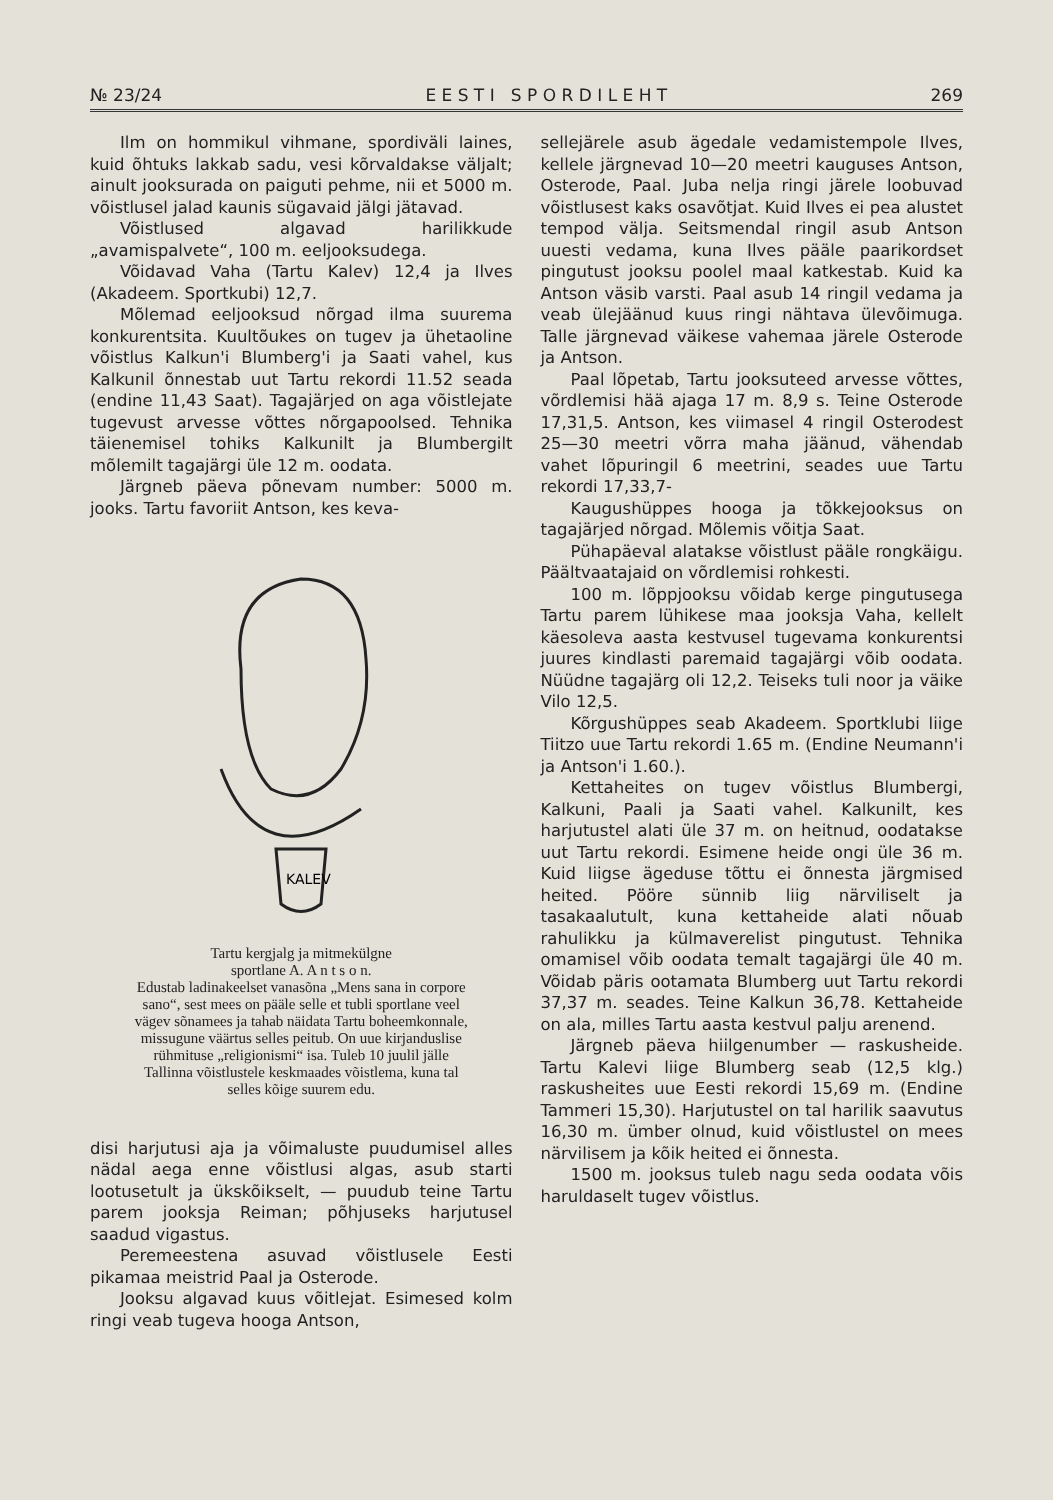№ 23/24 E E S T I S P O R D I L E H T 269
Ilm on hommikul vihmane, spordiväli laines, kuid õhtuks lakkab sadu, vesi kõrvaldakse väljalt; ainult jooksurada on paiguti pehme, nii et 5000 m. võistlusel jalad kaunis sügavaid jälgi jätavad.
Võistlused algavad harilikkude „avamispalvete“, 100 m. eeljooksudega.
Võidavad Vaha (Tartu Kalev) 12,4 ja Ilves (Akadeem. Sportkubi) 12,7.
Mõlemad eeljooksud nõrgad ilma suurema konkurentsita. Kuultõukes on tugev ja ühetaoline võistlus Kalkun'i Blumberg'i ja Saati vahel, kus Kalkunil õnnestab uut Tartu rekordi 11.52 seada (endine 11,43 Saat). Tagajärjed on aga võistlejate tugevust arvesse võttes nõrgapoolsed. Tehnika täienemisel tohiks Kalkunilt ja Blumbergilt mõlemilt tagajärgi üle 12 m. oodata.
Järgneb päeva põnevam number: 5000 m. jooks. Tartu favoriit Antson, kes keva-
KALEV
Tartu kergjalg ja mitmekülgne
sportlane A. A n t s o n.
Edustab ladinakeelset vanasõna „Mens sana in corpore sano“, sest mees on pääle selle et tubli sportlane veel vägev sõnamees ja tahab näidata Tartu boheemkonnale, missugune väärtus selles peitub. On uue kirjanduslise rühmituse „religionismi“ isa. Tuleb 10 juulil jälle Tallinna võistlustele keskmaades võistlema, kuna tal selles kõige suurem edu.
disi harjutusi aja ja võimaluste puudumisel alles nädal aega enne võistlusi algas, asub starti lootusetult ja ükskõikselt, — puudub teine Tartu parem jooksja Reiman; põhjuseks harjutusel saadud vigastus.
Peremeestena asuvad võistlusele Eesti pikamaa meistrid Paal ja Osterode.
Jooksu algavad kuus võitlejat. Esimesed kolm ringi veab tugeva hooga Antson,
sellejärele asub ägedale vedamistempole Ilves, kellele järgnevad 10—20 meetri kauguses Antson, Osterode, Paal. Juba nelja ringi järele loobuvad võistlusest kaks osavõtjat. Kuid Ilves ei pea alustet tempod välja. Seitsmendal ringil asub Antson uuesti vedama, kuna Ilves pääle paarikordset pingutust jooksu poolel maal katkestab. Kuid ka Antson väsib varsti. Paal asub 14 ringil vedama ja veab ülejäänud kuus ringi nähtava ülevõimuga. Talle järgnevad väikese vahemaa järele Osterode ja Antson.
Paal lõpetab, Tartu jooksuteed arvesse võttes, võrdlemisi hää ajaga 17 m. 8,9 s. Teine Osterode 17,31,5. Antson, kes viimasel 4 ringil Osterodest 25—30 meetri võrra maha jäänud, vähendab vahet lõpuringil 6 meetrini, seades uue Tartu rekordi 17,33,7-
Kaugushüppes hooga ja tõkkejooksus on tagajärjed nõrgad. Mõlemis võitja Saat.
Pühapäeval alatakse võistlust pääle rongkäigu. Päältvaatajaid on võrdlemisi rohkesti.
100 m. lõppjooksu võidab kerge pingutusega Tartu parem lühikese maa jooksja Vaha, kellelt käesoleva aasta kestvusel tugevama konkurentsi juures kindlasti paremaid tagajärgi võib oodata. Nüüdne tagajärg oli 12,2. Teiseks tuli noor ja väike Vilo 12,5.
Kõrgushüppes seab Akadeem. Sportklubi liige Tiitzo uue Tartu rekordi 1.65 m. (Endine Neumann'i ja Antson'i 1.60.).
Kettaheites on tugev võistlus Blumbergi, Kalkuni, Paali ja Saati vahel. Kalkunilt, kes harjutustel alati üle 37 m. on heitnud, oodatakse uut Tartu rekordi. Esimene heide ongi üle 36 m. Kuid liigse ägeduse tõttu ei õnnesta järgmised heited. Pööre sünnib liig närviliselt ja tasakaalutult, kuna kettaheide alati nõuab rahulikku ja külmaverelist pingutust. Tehnika omamisel võib oodata temalt tagajärgi üle 40 m. Võidab päris ootamata Blumberg uut Tartu rekordi 37,37 m. seades. Teine Kalkun 36,78. Kettaheide on ala, milles Tartu aasta kestvul palju arenend.
Järgneb päeva hiilgenumber — raskusheide. Tartu Kalevi liige Blumberg seab (12,5 klg.) raskusheites uue Eesti rekordi 15,69 m. (Endine Tammeri 15,30). Harjutustel on tal harilik saavutus 16,30 m. ümber olnud, kuid võistlustel on mees närvilisem ja kõik heited ei õnnesta.
1500 m. jooksus tuleb nagu seda oodata võis haruldaselt tugev võistlus.